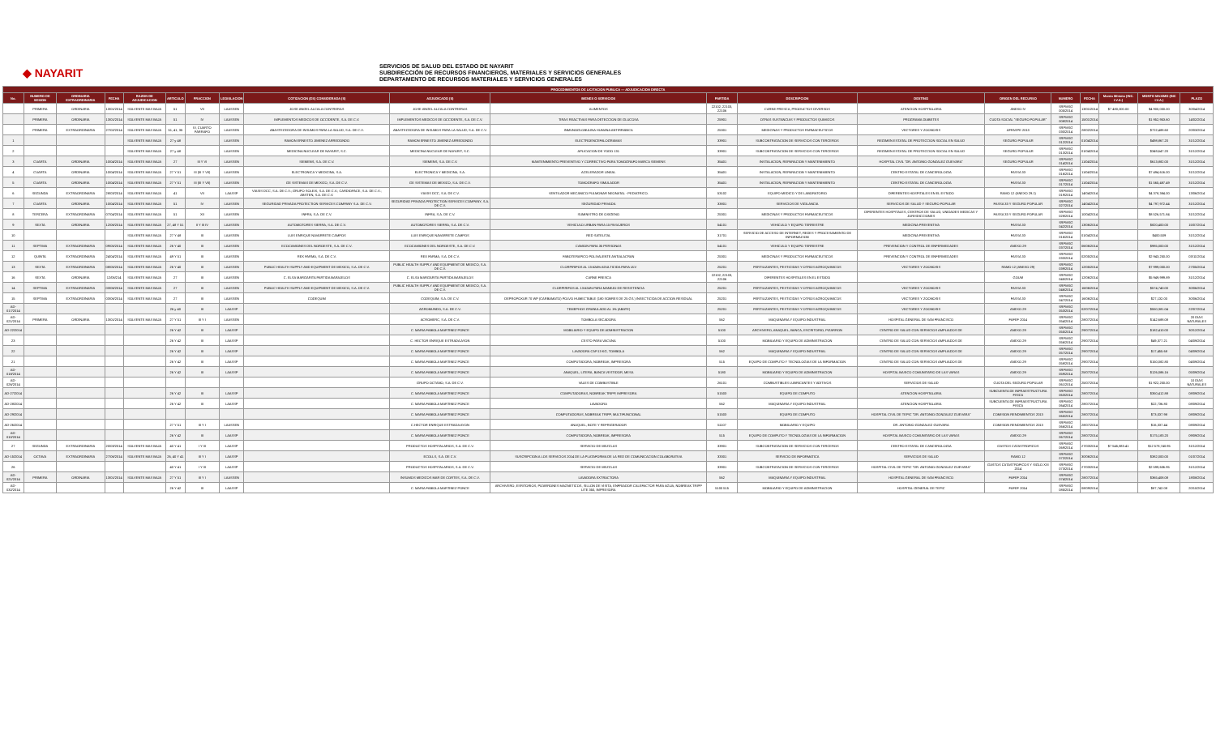◆ NAYARIT
SERVICIOS DE SALUD DEL ESTADO DE NAYARIT
SUBDIRECCIÓN DE RECURSOS FINANCIEROS, MATERIALES Y SERVICIOS GENERALES
DEPARTAMENTO DE RECURSOS MATERIALES Y SERVICIOS GENERALES
| PROCEDIMIENTOS DE LICITACION PUBLICA — ADJUDICACION DIRECTA | | | | | | | | | | | | | | | | | | | |
| --- | --- | --- | --- | --- | --- | --- | --- | --- | --- | --- | --- | --- | --- | --- | --- | --- | --- | --- | --- |
| No. | NUMERO DE SESION | ORDINARIA EXTRAORDINARIA | FECHA | RAZON DE ADJUDICACION | ARTICULO | FRACCION | LEGISLACION | COTIZACION (ES) CONSIDERADA (S) | ADJUDICADO (S) | BIENES O SERVICIOS | PARTIDA | DESCRIPCION | DESTINO | ORIGEN DEL RECURSO | NUMERO | FECHA | Monto Mínimo (INC. I.V.A.) | MONTO MAXIMO (INC I.V.A.) | PLAZO |
| | PRIMERA | ORDINARIA | 13/01/2014 | SOLVENTE MAS BAJA | 51 | VII | LAASSEN | JOSE ANGEL ALCALA CONTRERAS | JOSE ANGEL ALCALA CONTRERAS | ALIMENTOS | 22102, 22103, 22106 | CARNE FRESCA, PRODUCTOS DIVERSOS | ATENCION HOSPITALARIA | ANEXO IV | SRPMSG 005/2014 | 13/01/2014 | $7 480,000.00 | $4 900,000.00 | 30/04/2014 |
| | PRIMERA | ORDINARIA | 13/01/2014 | SOLVENTE MAS BAJA | 51 | IV | LAASSEN | IMPLEMENTOS MEDICOS DE OCCIDENTE, S.A. DE C.V. | IMPLEMENTOS MEDICOS DE OCCIDENTE, S.A. DE C.V. | TIRAS REACTIVAS PARA DETECCION DE GLUCOSA | 25901 | OTRAS SUSTANCIAS Y PRODUCTOS QUIMICOS | PROGRAMA DIABETES | CUOTA SOCIAL "SEGURO POPULAR" | SRPMSG 008/2014 | 15/01/2014 | | $1 952,953.60 | 14/02/2014 |
| | PRIMERA | EXTRAORDINARIA | 27/02/2014 | SOLVENTE MAS BAJA | 51, 41, 35 | IV, CUARTO PARRAFO | LAASSEN | ABASTECEDORA DE INSUMOS PARA LA SALUD, S.A. DE C.V. | ABASTECEDORA DE INSUMOS PARA LA SALUD, S.A. DE C.V. | INMUNOGLOBULINA HUMANA ANTIRRABICA | 25301 | MEDICINAS Y PRODUCTOS FARMACEUTICOS | VECTORES Y ZOONOSIS | AFFASPE 2013 | SRPMSG 030/2014 | 28/02/2014 | | $722,488.60 | 20/03/2014 |
| 1 | | | | SOLVENTE MAS BAJA | 27 y 48 | | LAASSEN | RAMON ERNESTO JIMENEZ ARREDONDO | RAMON ERNESTO JIMENEZ ARREDONDO | ELECTROENCEFALOGRAMAS | 33901 | SUBCONTRATACION DE SERVICIOS CON TERCEROS | REGIMEN ESTATAL DE PROTECCION SOCIAL EN SALUD | SEGURO POPULAR | SRPMSG 012/2014 | 01/04/2014 | | $498,867.20 | 31/12/2014 |
| 2 | | | | SOLVENTE MAS BAJA | 27 y 48 | | LAASSEN | MEDICINA NUCLEAR DE NAYARIT, S.C. | MEDICINA NUCLEAR DE NAYARIT, S.C. | APLICACION DE YODO 131 | 33901 | SUBCONTRATACION DE SERVICIOS CON TERCEROS | REGIMEN ESTATAL DE PROTECCION SOCIAL EN SALUD | SEGURO POPULAR | SRPMSG 013/2014 | 01/04/2014 | | $349,647.20 | 31/12/2014 |
| 3 | CUARTA | ORDINARIA | 10/04/2014 | SOLVENTE MAS BAJA | 27 | III Y VI | LAASSEN | SIEMENS, S.A. DE C.V. | SIEMENS, S.A. DE C.V. | MANTENIMIENTO PREVENTIVO Y CORRECTIVO PARA TOMOGRAFO MARCA SIEMENS | 35401 | INSTALACION, REPARACION Y MANTENIMIENTO | HOSPITAL CIVIL "DR. ANTONIO GONZALEZ GUEVARA" | SEGURO POPULAR | SRPMSG 014/2014 | 11/04/2014 | | $613,882.00 | 31/12/2014 |
| 4 | CUARTA | ORDINARIA | 10/04/2014 | SOLVENTE MAS BAJA | 27 Y 51 | III (III Y VII) | LAASSEN | ELECTRONICA Y MEDICINA, S.A. | ELECTRONICA Y MEDICINA, S.A. | ACELERADOR LINEAL | 35401 | INSTALACION, REPARACION Y MANTENIMIENTO | CENTRO ESTATAL DE CANCEROLOGIA | FASSA 33 | SRPMSG 016/2014 | 11/04/2014 | | $7 494,616.00 | 31/12/2014 |
| 5 | CUARTA | ORDINARIA | 10/04/2014 | SOLVENTE MAS BAJA | 27 Y 51 | III (III Y VII) | LAASSEN | GE SISTEMAS DE MEXICO, S.A. DE C.V. | GE SISTEMAS DE MEXICO, S.A. DE C.V. | TOMOGRAFO SIMULADOR | 35401 | INSTALACION, REPARACION Y MANTENIMIENTO | CENTRO ESTATAL DE CANCEROLOGIA | FASSA 33 | SRPMSG 017/2014 | 11/04/2014 | | $1 565,487.49 | 31/12/2014 |
| 6 | SEGUNDA | EXTRAORDINARIA | 28/03/2014 | SOLVENTE MAS BAJA | 41 | VII | LAASSP | VIASIS DCC, S.A. DE C.V.; GRUPO SOLEIX, S.A. DE C.V.; CARDIOPACE, S.A. DE C.V.; ABSTEN, S.A. DE C.V. | VIASIS DCC, S.A. DE C.V. | VENTILADOR MECANICO PULMONAR NEONATAL - PEDIATRICO. | 53102 | EQUIPO MEDICO Y DE LABORATORIO | DIFERENTES HOSPITALES EN EL ESTADO | RAMO 12 (ANEXO 29.1) | SRPMSG 019/2014 | 14/04/2014 | | $4 378,384.00 | 13/06/2014 |
| 7 | CUARTA | ORDINARIA | 10/04/2014 | SOLVENTE MAS BAJA | 51 | IV | LAASSEN | SEGURIDAD PRIVADA PROTECTION SERVICES COMPANY S.A. DE C.V. | SEGURIDAD PRIVADA PROTECTION SERVICES COMPANY, S.A. DE C.V. | SEGURIDAD PRIVADA | 33801 | SERVICIOS DE VIGILANCIA | SERVICIOS DE SALUD Y SEGURO POPULAR | FASSA 33 Y SEGURO POPULAR | SRPMSG 027/2014 | 14/04/2014 | | $4 797,972.44 | 31/12/2014 |
| 8 | TERCERA | EXTRAORDINARIA | 07/04/2014 | SOLVENTE MAS BAJA | 51 | XII | LAASSEN | INFRA, S.A. DE C.V. | INFRA, S.A. DE C.V. | SUMINISTRO DE OXIGENO | 25301 | MEDICINAS Y PRODUCTOS FARMACEUTICOS | DIFERENTES HOSPITALES, CENTROS DE SALUD, UNIDADES MEDICAS Y JURISDICCIONES | FASSA 33 Y SEGURO POPULAR | SRPMSG 028/2014 | 10/04/2014 | | $8 526,571.84 | 31/12/2014 |
| 9 | SEXTA | ORDINARIA | 12/06/2014 | SOLVENTE MAS BAJA | 27, 48 Y 51 | II Y III IV | LAASSEN | AUTOMOTORES SIERRA, S.A. DE C.V. | AUTOMOTORES SIERRA, S.A. DE C.V. | VEHICULO URBAN PARA 15 PASAJEROS | 54101 | VEHICULO Y EQUIPO TERRESTRE | MEDICINA PREVENTIVA | FASSA 33 | SRPMSG 042/2014 | 13/06/2014 | | $820,400.00 | 15/07/2014 |
| 10 | | | | SOLVENTE MAS BAJA | 27 Y 48 | III | LAASSEN | LUIS ENRIQUE NAVARRETE CAMPOS | LUIS ENRIQUE NAVARRETE CAMPOS | RED SATELITAL | 31701 | SERVICIO DE ACCESO DE INTERNET, REDES Y PROCESAMIENTO DE INFORMACION | MEDICINA PREVENTIVA | FASSA 33 | SRPMSG 016/2014 | 01/04/2014 | | $400.509 | 31/12/2014 |
| 11 | SEPTIMA | EXTRAORDINARIA | 09/05/2014 | SOLVENTE MAS BAJA | 26 Y 40 | III | LAASSEN | ECOCAMIONES DEL NOROESTE, S.A. DE C.V. | ECOCAMIONES DEL NOROESTE, S.A. DE C.V. | CAMION PARA 35 PERSONAS | 54101 | VEHICULO Y EQUIPO TERRESTRE | PREVENCION Y CONTROL DE ENFERMEDADES | ANEXO 29 | SRPMSG 037/2014 | 06/06/2014 | | $985,000.00 | 31/12/2014 |
| 12 | QUINTA | EXTRAORDINARIA | 24/04/2014 | SOLVENTE MAS BAJA | 49 Y 51 | III | LAASSEN | REX FARMA, S.A. DE C.V. | REX FARMA, S.A. DE C.V. | FABOTERAPICO POLIVALENTE ANTIALACRAN | 25301 | MEDICINAS Y PRODUCTOS FARMACEUTICOS | PREVENCION Y CONTROL DE ENFERMEDADES | FASSA 33 | SRPMSG 033/2014 | 02/05/2014 | | $2 943,250.00 | 03/11/2014 |
| 13 | SEXTA | EXTRAORDINARIA | 08/05/2014 | SOLVENTE MAS BAJA | 26 Y 40 | III | LAASSEN | PUBLIC HEALTH SUPPLY AND EQUIPMENT DE MEXICO, S.A. DE C.V. | PUBLIC HEALTH SUPPLY AND EQUIPMENT DE MEXICO, S.A. DE C.V. | CLORPIRIFOS AL 13.624% ADULTICIDA PARA ULV | 25201 | FERTILIZANTES, PESTICIDAS Y OTROS AGROQUIMICOS | VECTORES Y ZOONOSIS | RAMO 12 (ANEXO 29) | SRPMSG 039/2014 | 12/05/2014 | | $7 999,000.00 | 27/05/2014 |
| 16 | SEXTA | ORDINARIA | 12/06/214 | SOLVENTE MAS BAJA | 27 | III | LAASSEN | C. ELSA MARGARITA PARTIDA BARAJELOS | C. ELSA MARGARITA PARTIDA BARAJELOS | CARNE FRESCA | 22102, 22103, 22106 | DIFERENTES HOSPITALES EN EL ESTADO | | GOUM | SRPMSG 045/2014 | 12/06/2014 | | $5 949,999.89 | 31/12/2014 |
| 14 | SEPTIMA | EXTRAORDINARIA | 03/06/2014 | SOLVENTE MAS BAJA | 27 | III | LAASSEN | PUBLIC HEALTH SUPPLY AND EQUIPMENT DE MEXICO, S.A. DE C.V. | PUBLIC HEALTH SUPPLY AND EQUIPMENT DE MEXICO, S.A. DE C.V. | CLORPIRIFOS AL 13.624% PARA MANEJO DE RESISTENCIA | 25201 | FERTILIZANTES, PESTICIDAS Y OTROS AGROQUIMICOS | VECTORES Y ZOONOSIS | FASSA 33 | SRPMSG 046/2014 | 16/06/2014 | | $574,740.00 | 30/06/2014 |
| 15 | SEPTIMA | EXTRAORDINARIA | 03/06/2014 | SOLVENTE MAS BAJA | 27 | III | LAASSEN | CODEQUIM | CODEQUIM, S.A. DE C.V. | DEPROPOXUR 70 WP (CARBAMATO) POLVO HUMECTABLE (180 SOBRES DE 25 GS.) INSECTICIDA DE ACCION RESIDUAL | 25201 | FERTILIZANTES, PESTICIDAS Y OTROS AGROQUIMICOS | VECTORES Y ZOONOSIS | FASSA 33 | SRPMSG 047/2014 | 16/06/2014 | | $27,132.00 | 30/06/2014 |
| AD-017/2014 | | | | | 26 y 40 | III | LAASSP | | AGROMUNDO, S.A. DE C.V. | TEMEPHOS GRANULADO AL 1% (ABATE) | 25201 | FERTILIZANTES, PESTICIDAS Y OTROS AGROQUIMICOS | VECTORES Y ZOONOSIS | ANEXO 29 | SRPMSG 053/2014 | 02/07/2014 | | $550,381.04 | 22/07/2014 |
| AD-021/2014 | PRIMERA | ORDINARIA | 13/01/2014 | SOLVENTE MAS BAJA | 27 Y 51 | III Y I | LAASSEN | | ACROMERC, S.A. DE C.V. | TOMBOLA SECADORA | 562 | MAQUINARIA Y EQUIPO INDUSTRIAL | HOSPITAL GENERAL DE SAN FRANCISCO | FAFEF 2014 | SRPMSG 054/2014 | 28/07/2014 | | $142,688.08 | 20 DIAS NATURALES |
| AD-22/2014 | | | | | 26 Y 42 | III | LAASSP | | C. MARIA FABIOLA MARTINEZ PONCE | MOBILIARIO Y EQUIPO DE ADMINISTRACION | 5100 | ARCHIVERO, ANAQUEL, BANCA, ESCRITORIO, PIZARRON | CENTRO DE SALUD CON SERVICIOS AMPLIADOS DE | ANEXO 29 | SRPMSG 055/2014 | 29/07/2014 | | $182,410.00 | 30/12/2014 |
| 23 | | | | | 26 Y 42 | III | LAASSP | | C. HECTOR ENRIQUE ESTRADA AYON | CESTO PARA VACUNA | 5100 | MOBILIARIO Y EQUIPO DE ADMINISTRACION | CENTRO DE SALUD CON SERVICIOS AMPLIADOS DE | ANEXO 29 | SRPMSG 056/2014 | 29/07/2014 | | $49,377.21 | 04/09/2014 |
| 22 | | | | | 26 Y 42 | III | LAASSP | | C. MARIA FABIOLA MARTINEZ PONCE | LAVADORA CAP.13 KG, TOMBOLA | 562 | MAQUINARIA Y EQUIPO INDUSTRIAL | CENTRO DE SALUD CON SERVICIOS AMPLIADOS DE | ANEXO 29 | SRPMSG 057/2014 | 29/07/2014 | | $17,455.68 | 04/09/2014 |
| 21 | | | | | 26 Y 42 | III | LAASSP | | C. MARIA FABIOLA MARTINEZ PONCE | COMPUTADORA, NOBREAK, IMPRESORA | 515 | EQUIPO DE COMPUTO Y TECNOLOGIAS DE LA INFORMACION | CENTRO DE SALUD CON SERVICIOS AMPLIADOS DE | ANEXO 29 | SRPMSG 058/2014 | 29/07/2014 | | $150,082.80 | 04/09/2014 |
| AD-018/2014 | | | | | 26 Y 42 | III | LAASSP | | C. MARIA FABIOLA MARTINEZ PONCE | ANAQUEL, LITERA, BANCA VESTIDOR, MESA | 5180 | MOBILIARIO Y EQUIPO DE ADMINISTRACION | HOSPITAL BASICO COMUNITARIO DE LAS VARAS | ANEXO 29 | SRPMSG 059/2014 | 25/07/2014 | | $126,086.16 | 05/09/2014 |
| AD-026/2014 | | | | | | | | | GRUPO OCTANO, S.A. DE C.V. | VALES DE COMBUSTIBLE | 26101 | COMBUSTIBLES LUBRICANTES Y ADITIVOS | SERVICIOS DE SALUD | CUOTA DEL SEGURO POPULAR | SRPMSG 061/2014 | 25/07/2014 | | $1 922,200.00 | 10 DIAS NATURALES |
| AD-27/2014 | | | | | 26 Y 42 | III | LAASSP | | C. MARIA FABIOLA MARTINEZ PONCE | COMPUTADORAS, NOBREAK TRIPP, IMPRESORA | 51503 | EQUIPO DE COMPUTO | ATENCION HOSPITALARIA | SUBCUENTA DE INFRAESTRUCTURA FISICA | SRPMSG 063/2014 | 28/07/2014 | | $350,412.88 | 08/09/2014 |
| AD-28/2014 | | | | | 26 Y 42 | III | LAASSP | | C. MARIA FABIOLA MARTINEZ PONCE | LAVADORA | 562 | MAQUINARIA Y EQUIPO INDUSTRIAL | ATENCION HOSPITALARIA | SUBCUENTA DE INFRAESTRUCTURA FISICA | SRPMSG 064/2014 | 28/07/2014 | | $22,736.80 | 08/09/2014 |
| AD-29/2014 | | | | | | | | | C. MARIA FABIOLA MARTINEZ PONCE | COMPUTADORAS, NOBREAK TRIPP, MULTIFUNCIONAL | 51503 | EQUIPO DE COMPUTO | HOSPITAL CIVIL DE TEPIC "DR. ANTONIO GONZALEZ GUEVARA" | COMISION RENDIMIENTOS 2013 | SRPMSG 065/2014 | 28/07/2014 | | $73,037.98 | 08/09/2014 |
| AD-26/2014 | | | | | 27 Y 51 | III Y I | LAASSEN | | C.HECTOR ENRIQUE ESTRADA AYON | ANAQUEL, BOTE Y REFRIGERADOR | 51107 | MOBILIARIO Y EQUIPO | DR. ANTONIO GONZALEZ GUEVARA | COMISION RENDIMIENTOS 2013 | SRPMSG 066/2014 | 28/07/2014 | | $16,337.44 | 08/09/2014 |
| AD-010/2014 | | | | | 26 Y 42 | III | LAASSP | | C. MARIA FABIOLA MARTINEZ PONCE | COMPUTADORA, NOBREAK, IMPRESORA | 515 | EQUIPO DE COMPUTO Y TECNOLOGIAS DE LA INFORMACION | HOSPITAL BASICO COMUNITARIO DE LAS VARAS | ANEXO 29 | SRPMSG 067/2014 | 28/07/2014 | | $175,183.20 | 09/09/2014 |
| 27 | SEGUNDA | EXTRAORDINARIA | 20/03/2014 | SOLVENTE MAS BAJA | 40 Y 41 | I Y III | LAASSP | | PRODUCTOS HOSPITALARIOS, S.A. DE C.V. | SERVICIO DE MEZCLAS | 33901 | SUBCONTRATACION DE SERVICIOS CON TERCEROS | CENTRO ESTATAL DE CANCEROLOGIA | GASTOS CATASTROFICOS | SRPMSG 069/2014 | 27/03/2014 | $7 545,883.41 | $12 578,740.95 | 31/12/2014 |
| AD-15/2014 | OCTAVA | EXTRAORDINARIA | 27/06/2014 | SOLVENTE MAS BAJA | 26, 40 Y 41 | III Y I | LAASSP | | ECOLLS, S.A. DE C.V. | SUSCRIPCION A LOS SERVICIOS 2014 DE LA PLATAFORMA DE LA RED DE COMUNICACION COLABORATIVA | 33301 | SERVICIO DE INFORMATICA | SERVICIOS DE SALUD | RAMO 12 | SRPMSG 072/2014 | 30/06/2014 | | $382,000.00 | 01/07/2014 |
| 26 | | | | | 40 Y 41 | I Y III | LAASSP | | PRODUCTOS HOSPITALARIOS, S.A. DE C.V. | SERVICIO DE MEZCLAS | 33901 | SUBCONTRATACION DE SERVICIOS CON TERCEROS | HOSPITAL CIVIL DE TEPIC "DR. ANTONIO GONZALEZ GUEVARA" | GASTOS CATASTROFICOS Y SIGLO XXI 2014 | SRPMSG 073/2014 | 27/03/2014 | | $2 599,606.95 | 31/12/2014 |
| AD-021/2014 | PRIMERA | ORDINARIA | 13/01/2014 | SOLVENTE MAS BAJA | 27 Y 51 | III Y I | LAASSEN | | INSUMOS MEDICOS MAR DE CORTES, S.A. DE C.V. | LAVADORA EXTRACTORA | 562 | MAQUINARIA Y EQUIPO INDUSTRIAL | HOSPITAL GENERAL DE SAN FRANCISCO | FAFEF 2014 | SRPMSG 074/2014 | 28/07/2014 | | $365,408.08 | 18/08/2014 |
| AD-032/2014 | | | | | 26 Y 42 | III | LAASSP | | C. MARIA FABIOLA MARTINEZ PONCE | ARCHIVERO, ESRITORIOS, PIZARRONES MAGNETICOS, SILLON DE VISITA, ENFRIADOR CALEFACTOR PARA AGUA, NOBREAK TRIPP LITE 350, IMPRESORA | 5100 515 | MOBILIARIO Y EQUIPO DE ADMINISTRACION | HOSPITAL GENERAL DE TEPIC | FAFEF 2014 | SRPMSG 085/2014 | 08/09/2014 | | $87,742.08 | 20/10/2014 |